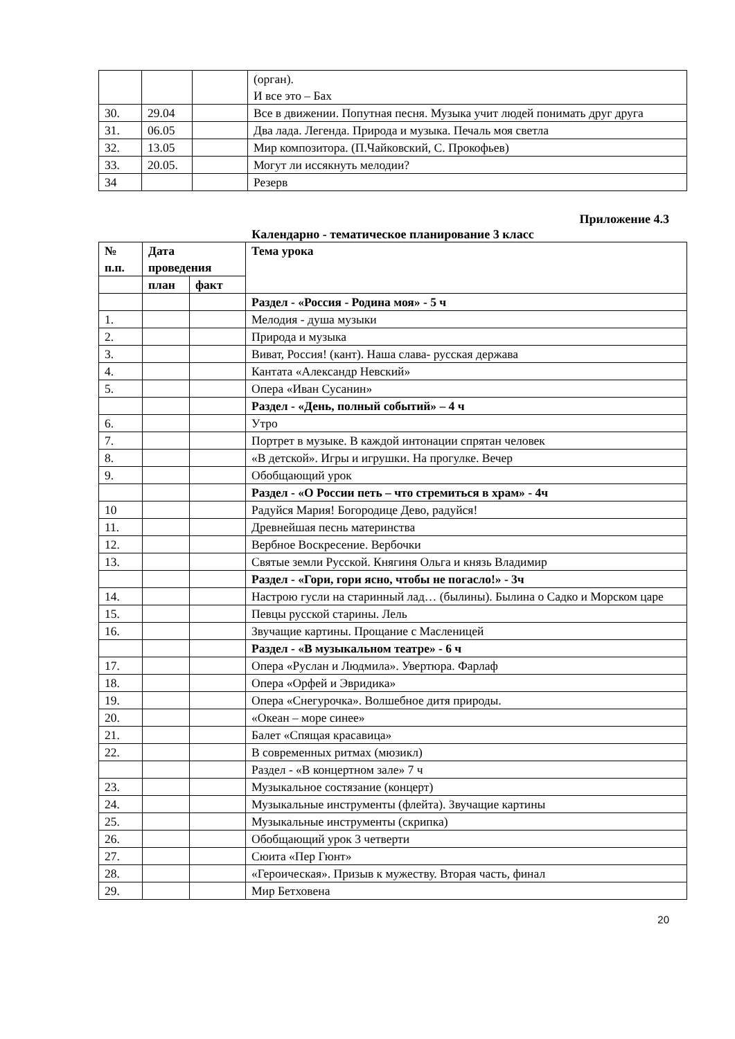| | | | (орган). И все это – Бах |
| 30. | 29.04 | | Все в движении. Попутная песня. Музыка учит людей понимать друг друга |
| 31. | 06.05 | | Два лада. Легенда. Природа и музыка. Печаль моя светла |
| 32. | 13.05 | | Мир композитора. (П.Чайковский, С. Прокофьев) |
| 33. | 20.05. | | Могут ли иссякнуть мелодии? |
| 34 | | | Резерв |
Приложение 4.3
Календарно - тематическое планирование 3 класс
| № п.п. | Дата проведения | | Тема урока |
| --- | --- | --- | --- |
| | план | факт | |
| | | | Раздел - «Россия - Родина моя» - 5 ч |
| 1. | | | Мелодия - душа музыки |
| 2. | | | Природа и музыка |
| 3. | | | Виват, Россия! (кант). Наша слава- русская держава |
| 4. | | | Кантата «Александр Невский» |
| 5. | | | Опера «Иван Сусанин» |
| | | | Раздел - «День, полный событий» – 4 ч |
| 6. | | | Утро |
| 7. | | | Портрет в музыке. В каждой интонации спрятан человек |
| 8. | | | «В детской». Игры и игрушки. На прогулке. Вечер |
| 9. | | | Обобщающий урок |
| | | | Раздел - «О России петь – что стремиться в храм» - 4ч |
| 10 | | | Радуйся Мария! Богородице Дево, радуйся! |
| 11. | | | Древнейшая песнь материнства |
| 12. | | | Вербное Воскресение. Вербочки |
| 13. | | | Святые земли Русской. Княгиня Ольга и князь Владимир |
| | | | Раздел - «Гори, гори ясно, чтобы не погасло!» - 3ч |
| 14. | | | Настрою гусли на старинный лад… (былины). Былина о Садко и Морском царе |
| 15. | | | Певцы русской старины. Лель |
| 16. | | | Звучащие картины. Прощание с Масленицей |
| | | | Раздел - «В музыкальном театре» - 6 ч |
| 17. | | | Опера «Руслан и Людмила». Увертюра. Фарлаф |
| 18. | | | Опера «Орфей и Эвридика» |
| 19. | | | Опера «Снегурочка». Волшебное дитя природы. |
| 20. | | | «Океан – море синее» |
| 21. | | | Балет «Спящая красавица» |
| 22. | | | В современных ритмах (мюзикл) |
| | | | Раздел - «В концертном зале» 7 ч |
| 23. | | | Музыкальное состязание (концерт) |
| 24. | | | Музыкальные инструменты (флейта). Звучащие картины |
| 25. | | | Музыкальные инструменты (скрипка) |
| 26. | | | Обобщающий урок 3 четверти |
| 27. | | | Сюита «Пер Гюнт» |
| 28. | | | «Героическая». Призыв к мужеству. Вторая часть, финал |
| 29. | | | Мир Бетховена |
20